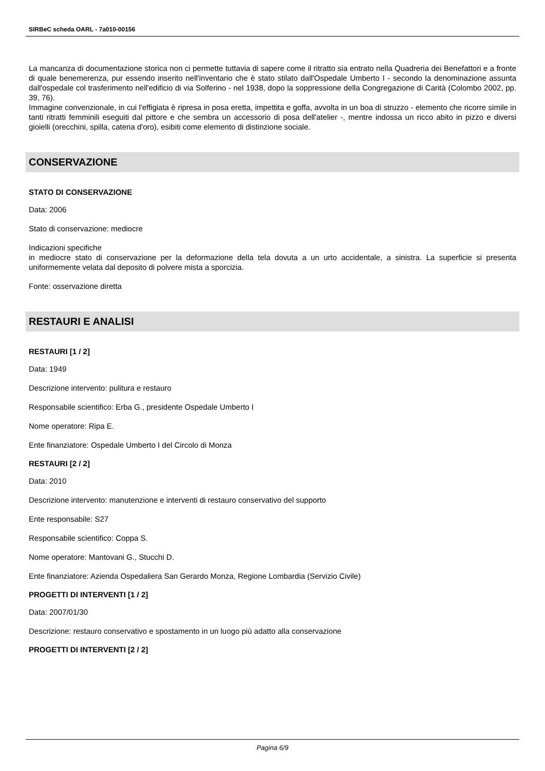SIRBeC scheda OARL - 7a010-00156
La mancanza di documentazione storica non ci permette tuttavia di sapere come il ritratto sia entrato nella Quadreria dei Benefattori e a fronte di quale benemerenza, pur essendo inserito nell'inventario che è stato stilato dall'Ospedale Umberto I - secondo la denominazione assunta dall'ospedale col trasferimento nell'edificio di via Solferino - nel 1938, dopo la soppressione della Congregazione di Carità (Colombo 2002, pp. 39, 76).
Immagine convenzionale, in cui l'effigiata è ripresa in posa eretta, impettita e goffa, avvolta in un boa di struzzo - elemento che ricorre simile in tanti ritratti femminili eseguiti dal pittore e che sembra un accessorio di posa dell'atelier -, mentre indossa un ricco abito in pizzo e diversi gioielli (orecchini, spilla, catena d'oro), esibiti come elemento di distinzione sociale.
CONSERVAZIONE
STATO DI CONSERVAZIONE
Data: 2006
Stato di conservazione: mediocre
Indicazioni specifiche
in mediocre stato di conservazione per la deformazione della tela dovuta a un urto accidentale, a sinistra. La superficie si presenta uniformemente velata dal deposito di polvere mista a sporcizia.
Fonte: osservazione diretta
RESTAURI E ANALISI
RESTAURI [1 / 2]
Data: 1949
Descrizione intervento: pulitura e restauro
Responsabile scientifico: Erba G., presidente Ospedale Umberto I
Nome operatore: Ripa E.
Ente finanziatore: Ospedale Umberto I del Circolo di Monza
RESTAURI [2 / 2]
Data: 2010
Descrizione intervento: manutenzione e interventi di restauro conservativo del supporto
Ente responsabile: S27
Responsabile scientifico: Coppa S.
Nome operatore: Mantovani G., Stucchi D.
Ente finanziatore: Azienda Ospedaliera San Gerardo Monza, Regione Lombardia (Servizio Civile)
PROGETTI DI INTERVENTI [1 / 2]
Data: 2007/01/30
Descrizione: restauro conservativo e spostamento in un luogo più adatto alla conservazione
PROGETTI DI INTERVENTI [2 / 2]
Pagina 6/9